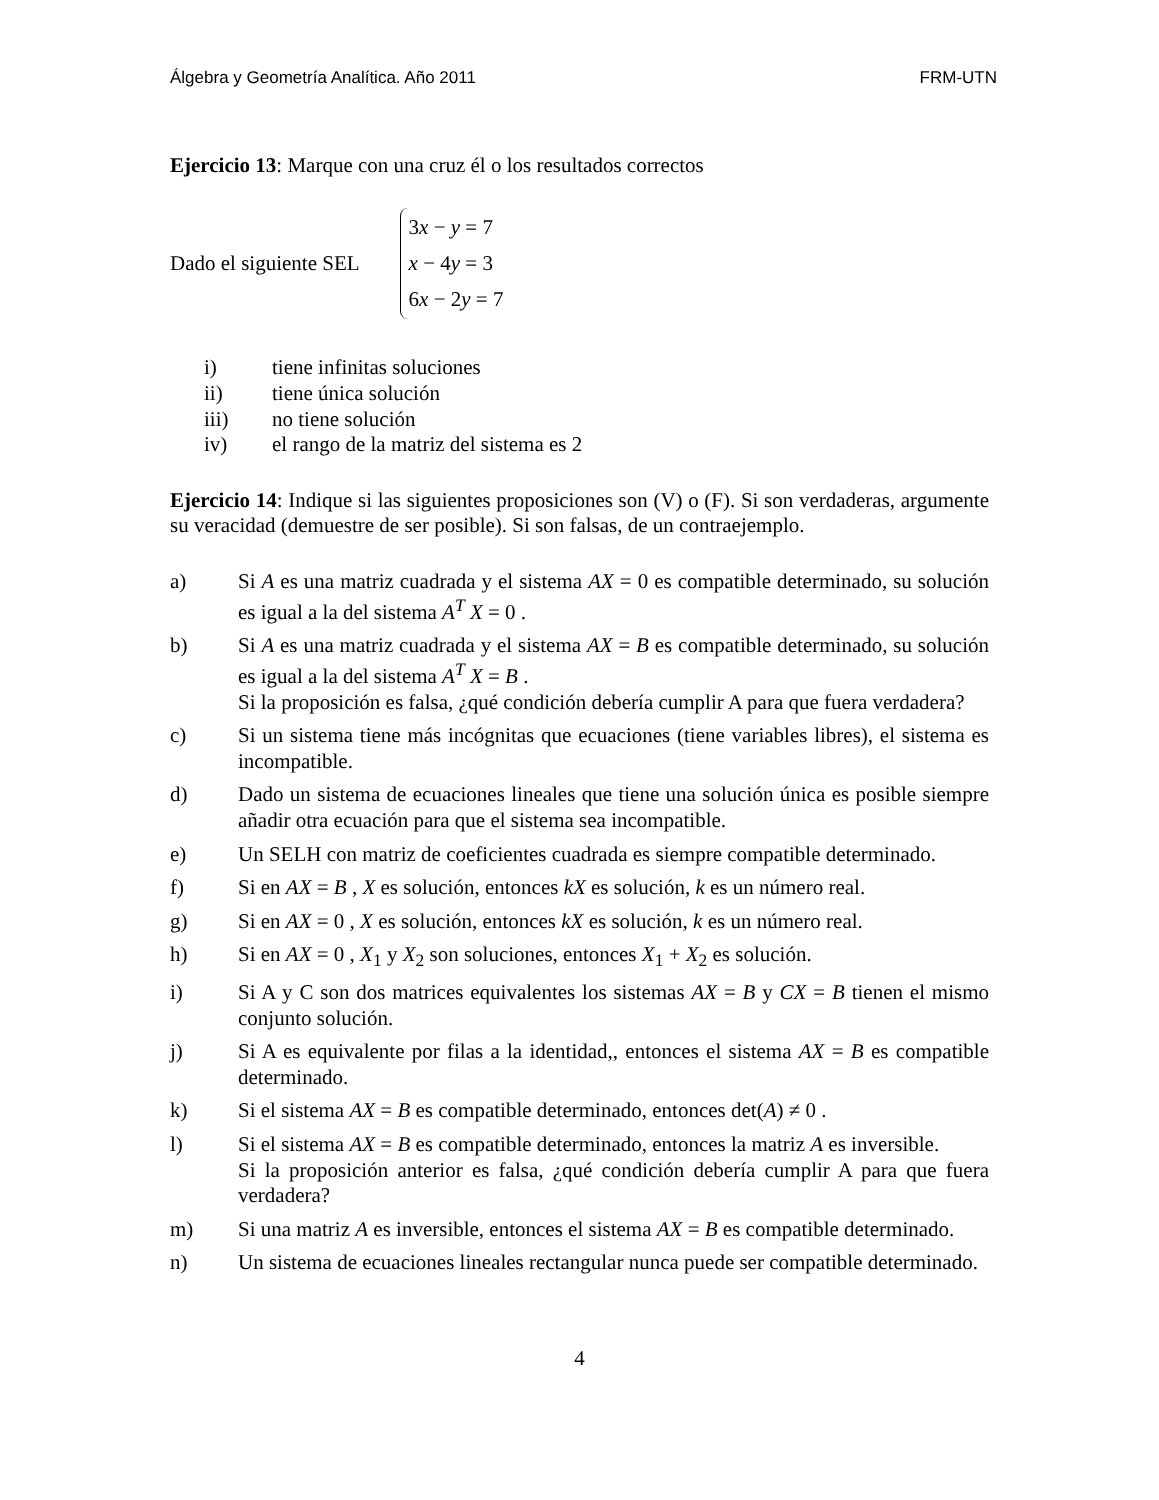Álgebra y Geometría Analítica. Año 2011 FRM-UTN
Ejercicio 13: Marque con una cruz él o los resultados correctos
Dado el siguiente SEL
3x − y = 7
x − 4y = 3
6x − 2y = 7
i) tiene infinitas soluciones
ii) tiene única solución
iii) no tiene solución
iv) el rango de la matriz del sistema es 2
Ejercicio 14: Indique si las siguientes proposiciones son (V) o (F). Si son verdaderas, argumente su veracidad (demuestre de ser posible). Si son falsas, de un contraejemplo.
a) Si A es una matriz cuadrada y el sistema AX = 0 es compatible determinado, su solución es igual a la del sistema A<sup>T</sup> X = 0 .
b) Si A es una matriz cuadrada y el sistema AX = B es compatible determinado, su solución es igual a la del sistema A<sup>T</sup> X = B .
Si la proposición es falsa, ¿qué condición debería cumplir A para que fuera verdadera?
c) Si un sistema tiene más incógnitas que ecuaciones (tiene variables libres), el sistema es incompatible.
d) Dado un sistema de ecuaciones lineales que tiene una solución única es posible siempre añadir otra ecuación para que el sistema sea incompatible.
e) Un SELH con matriz de coeficientes cuadrada es siempre compatible determinado.
f) Si en AX = B , X es solución, entonces kX es solución, k es un número real.
g) Si en AX = 0 , X es solución, entonces kX es solución, k es un número real.
h) Si en AX = 0 , X<sub>1</sub> y X<sub>2</sub> son soluciones, entonces X<sub>1</sub> + X<sub>2</sub> es solución.
i) Si A y C son dos matrices equivalentes los sistemas AX = B y CX = B tienen el mismo conjunto solución.
j) Si A es equivalente por filas a la identidad,, entonces el sistema AX = B es compatible determinado.
k) Si el sistema AX = B es compatible determinado, entonces det(A) ≠ 0 .
l) Si el sistema AX = B es compatible determinado, entonces la matriz A es inversible.
Si la proposición anterior es falsa, ¿qué condición debería cumplir A para que fuera verdadera?
m) Si una matriz A es inversible, entonces el sistema AX = B es compatible determinado.
n) Un sistema de ecuaciones lineales rectangular nunca puede ser compatible determinado.
4